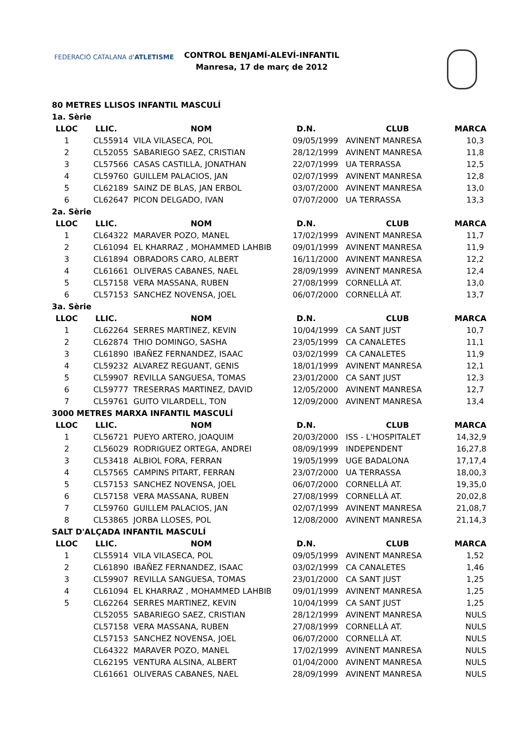FEDERACIÓ CATALANA d'ATLETISME
CONTROL BENJAMÍ-ALEVÍ-INFANTIL
Manresa, 17 de març de 2012
| 80 METRES LLISOS INFANTIL MASCULÍ | | | | | |
| 1a. Sèrie | | | | | |
| LLOC | LLIC. | NOM | D.N. | CLUB | MARCA |
| 1 | CL55914 | VILA VILASECA, POL | 09/05/1999 | AVINENT MANRESA | 10,3 |
| 2 | CL52055 | SABARIEGO SAEZ, CRISTIAN | 28/12/1999 | AVINENT MANRESA | 11,8 |
| 3 | CL57566 | CASAS CASTILLA, JONATHAN | 22/07/1999 | UA TERRASSA | 12,5 |
| 4 | CL59760 | GUILLEM PALACIOS, JAN | 02/07/1999 | AVINENT MANRESA | 12,8 |
| 5 | CL62189 | SAINZ DE BLAS, JAN ERBOL | 03/07/2000 | AVINENT MANRESA | 13,0 |
| 6 | CL62647 | PICON DELGADO, IVAN | 07/07/2000 | UA TERRASSA | 13,3 |
| 2a. Sèrie | | | | | |
| LLOC | LLIC. | NOM | D.N. | CLUB | MARCA |
| 1 | CL64322 | MARAVER POZO, MANEL | 17/02/1999 | AVINENT MANRESA | 11,7 |
| 2 | CL61094 | EL KHARRAZ , MOHAMMED LAHBIB | 09/01/1999 | AVINENT MANRESA | 11,9 |
| 3 | CL61894 | OBRADORS CARO, ALBERT | 16/11/2000 | AVINENT MANRESA | 12,2 |
| 4 | CL61661 | OLIVERAS CABANES, NAEL | 28/09/1999 | AVINENT MANRESA | 12,4 |
| 5 | CL57158 | VERA MASSANA, RUBEN | 27/08/1999 | CORNELLÀ AT. | 13,0 |
| 6 | CL57153 | SANCHEZ NOVENSA, JOEL | 06/07/2000 | CORNELLÀ AT. | 13,7 |
| 3a. Sèrie | | | | | |
| LLOC | LLIC. | NOM | D.N. | CLUB | MARCA |
| 1 | CL62264 | SERRES MARTINEZ, KEVIN | 10/04/1999 | CA SANT JUST | 10,7 |
| 2 | CL62874 | THIO DOMINGO, SASHA | 23/05/1999 | CA CANALETES | 11,1 |
| 3 | CL61890 | IBAÑEZ FERNANDEZ, ISAAC | 03/02/1999 | CA CANALETES | 11,9 |
| 4 | CL59232 | ALVAREZ REGUANT, GENIS | 18/01/1999 | AVINENT MANRESA | 12,1 |
| 5 | CL59907 | REVILLA SANGUESA, TOMAS | 23/01/2000 | CA SANT JUST | 12,3 |
| 6 | CL59777 | TRESERRAS MARTINEZ, DAVID | 12/05/2000 | AVINENT MANRESA | 12,7 |
| 7 | CL59761 | GUITO VILARDELL, TON | 12/09/2000 | AVINENT MANRESA | 13,4 |
| 3000 METRES MARXA INFANTIL MASCULÍ | | | | | |
| LLOC | LLIC. | NOM | D.N. | CLUB | MARCA |
| 1 | CL56721 | PUEYO ARTERO, JOAQUIM | 20/03/2000 | ISS - L'HOSPITALET | 14,32,9 |
| 2 | CL56029 | RODRIGUEZ ORTEGA, ANDREI | 08/09/1999 | INDEPENDENT | 16,27,8 |
| 3 | CL53418 | ALBIOL FORA, FERRAN | 19/05/1999 | UGE BADALONA | 17,17,4 |
| 4 | CL57565 | CAMPINS PITART, FERRAN | 23/07/2000 | UA TERRASSA | 18,00,3 |
| 5 | CL57153 | SANCHEZ NOVENSA, JOEL | 06/07/2000 | CORNELLÀ AT. | 19,35,0 |
| 6 | CL57158 | VERA MASSANA, RUBEN | 27/08/1999 | CORNELLÀ AT. | 20,02,8 |
| 7 | CL59760 | GUILLEM PALACIOS, JAN | 02/07/1999 | AVINENT MANRESA | 21,08,7 |
| 8 | CL53865 | JORBA LLOSES, POL | 12/08/2000 | AVINENT MANRESA | 21,14,3 |
| SALT D'ALÇADA INFANTIL MASCULÍ | | | | | |
| LLOC | LLIC. | NOM | D.N. | CLUB | MARCA |
| 1 | CL55914 | VILA VILASECA, POL | 09/05/1999 | AVINENT MANRESA | 1,52 |
| 2 | CL61890 | IBAÑEZ FERNANDEZ, ISAAC | 03/02/1999 | CA CANALETES | 1,46 |
| 3 | CL59907 | REVILLA SANGUESA, TOMAS | 23/01/2000 | CA SANT JUST | 1,25 |
| 4 | CL61094 | EL KHARRAZ , MOHAMMED LAHBIB | 09/01/1999 | AVINENT MANRESA | 1,25 |
| 5 | CL62264 | SERRES MARTINEZ, KEVIN | 10/04/1999 | CA SANT JUST | 1,25 |
| | CL52055 | SABARIEGO SAEZ, CRISTIAN | 28/12/1999 | AVINENT MANRESA | NULS |
| | CL57158 | VERA MASSANA, RUBEN | 27/08/1999 | CORNELLÀ AT. | NULS |
| | CL57153 | SANCHEZ NOVENSA, JOEL | 06/07/2000 | CORNELLÀ AT. | NULS |
| | CL64322 | MARAVER POZO, MANEL | 17/02/1999 | AVINENT MANRESA | NULS |
| | CL62195 | VENTURA ALSINA, ALBERT | 01/04/2000 | AVINENT MANRESA | NULS |
| | CL61661 | OLIVERAS CABANES, NAEL | 28/09/1999 | AVINENT MANRESA | NULS |